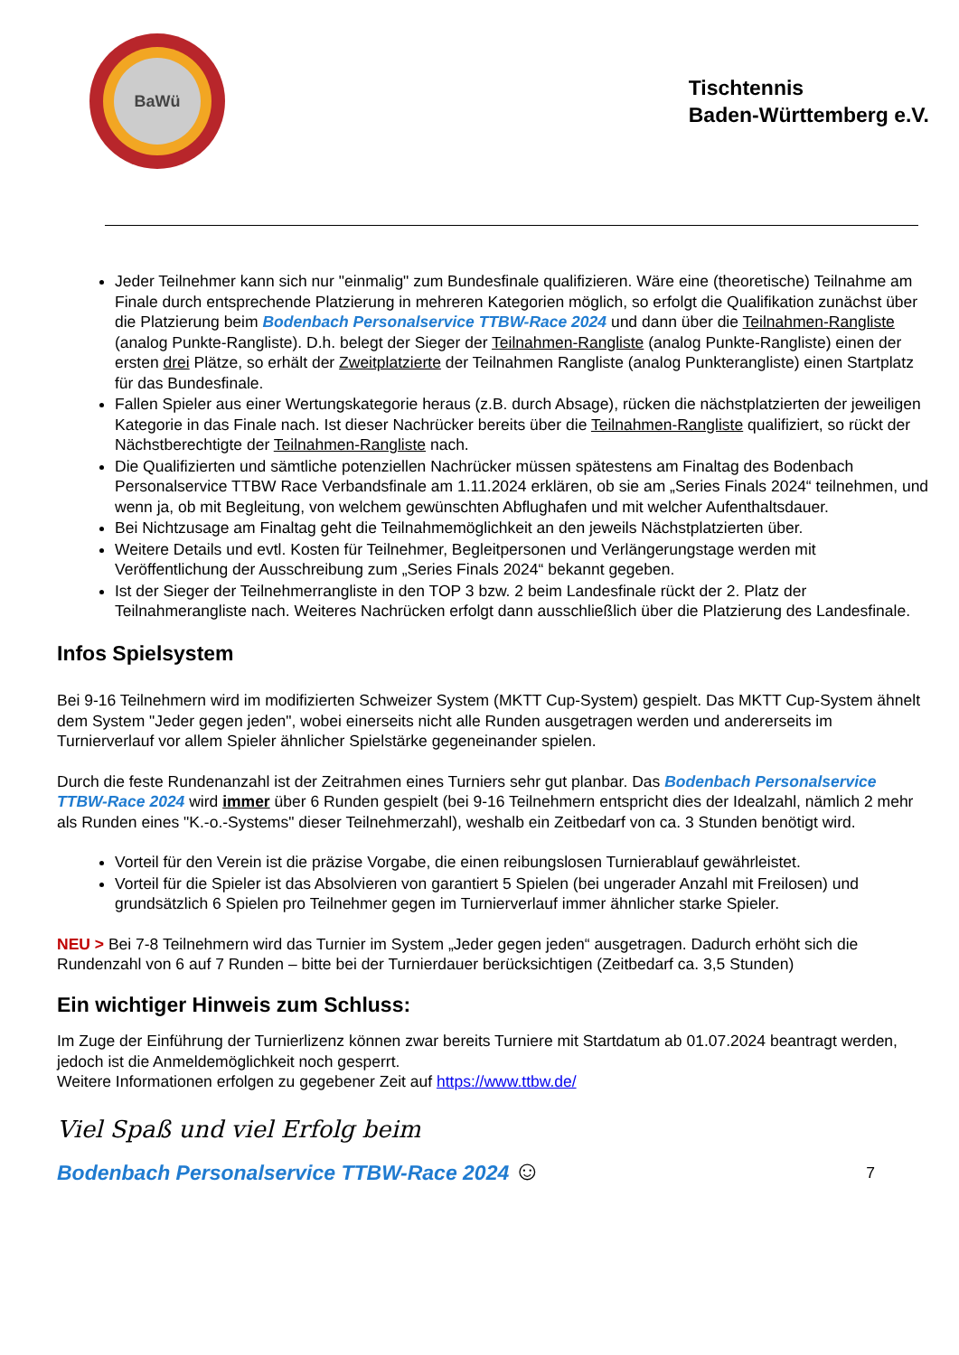BaWü
Tischtennis
Baden-Württemberg e.V.
Jeder Teilnehmer kann sich nur "einmalig" zum Bundesfinale qualifizieren. Wäre eine (theoretische) Teilnahme am Finale durch entsprechende Platzierung in mehreren Kategorien möglich, so erfolgt die Qualifikation zunächst über die Platzierung beim Bodenbach Personalservice TTBW-Race 2024 und dann über die Teilnahmen-Rangliste (analog Punkte-Rangliste). D.h. belegt der Sieger der Teilnahmen-Rangliste (analog Punkte-Rangliste) einen der ersten drei Plätze, so erhält der Zweitplatzierte der Teilnahmen Rangliste (analog Punkterangliste) einen Startplatz für das Bundesfinale.
Fallen Spieler aus einer Wertungskategorie heraus (z.B. durch Absage), rücken die nächstplatzierten der jeweiligen Kategorie in das Finale nach. Ist dieser Nachrücker bereits über die Teilnahmen-Rangliste qualifiziert, so rückt der Nächstberechtigte der Teilnahmen-Rangliste nach.
Die Qualifizierten und sämtliche potenziellen Nachrücker müssen spätestens am Finaltag des Bodenbach Personalservice TTBW Race Verbandsfinale am 1.11.2024 erklären, ob sie am „Series Finals 2024“ teilnehmen, und wenn ja, ob mit Begleitung, von welchem gewünschten Abflughafen und mit welcher Aufenthaltsdauer.
Bei Nichtzusage am Finaltag geht die Teilnahmemöglichkeit an den jeweils Nächstplatzierten über.
Weitere Details und evtl. Kosten für Teilnehmer, Begleitpersonen und Verlängerungstage werden mit Veröffentlichung der Ausschreibung zum „Series Finals 2024“ bekannt gegeben.
Ist der Sieger der Teilnehmerrangliste in den TOP 3 bzw. 2 beim Landesfinale rückt der 2. Platz der Teilnahmerangliste nach. Weiteres Nachrücken erfolgt dann ausschließlich über die Platzierung des Landesfinale.
Infos Spielsystem
Bei 9-16 Teilnehmern wird im modifizierten Schweizer System (MKTT Cup-System) gespielt. Das MKTT Cup-System ähnelt dem System "Jeder gegen jeden", wobei einerseits nicht alle Runden ausgetragen werden und andererseits im Turnierverlauf vor allem Spieler ähnlicher Spielstärke gegeneinander spielen.
Durch die feste Rundenanzahl ist der Zeitrahmen eines Turniers sehr gut planbar. Das Bodenbach Personalservice TTBW-Race 2024 wird immer über 6 Runden gespielt (bei 9-16 Teilnehmern entspricht dies der Idealzahl, nämlich 2 mehr als Runden eines "K.-o.-Systems" dieser Teilnehmerzahl), weshalb ein Zeitbedarf von ca. 3 Stunden benötigt wird.
Vorteil für den Verein ist die präzise Vorgabe, die einen reibungslosen Turnierablauf gewährleistet.
Vorteil für die Spieler ist das Absolvieren von garantiert 5 Spielen (bei ungerader Anzahl mit Freilosen) und grundsätzlich 6 Spielen pro Teilnehmer gegen im Turnierverlauf immer ähnlicher starke Spieler.
NEU > Bei 7-8 Teilnehmern wird das Turnier im System „Jeder gegen jeden“ ausgetragen. Dadurch erhöht sich die Rundenzahl von 6 auf 7 Runden – bitte bei der Turnierdauer berücksichtigen (Zeitbedarf ca. 3,5 Stunden)
Ein wichtiger Hinweis zum Schluss:
Im Zuge der Einführung der Turnierlizenz können zwar bereits Turniere mit Startdatum ab 01.07.2024 beantragt werden, jedoch ist die Anmeldemöglichkeit noch gesperrt.
Weitere Informationen erfolgen zu gegebener Zeit auf https://www.ttbw.de/
Viel Spaß und viel Erfolg beim
Bodenbach Personalservice TTBW-Race 2024 ☺ 7